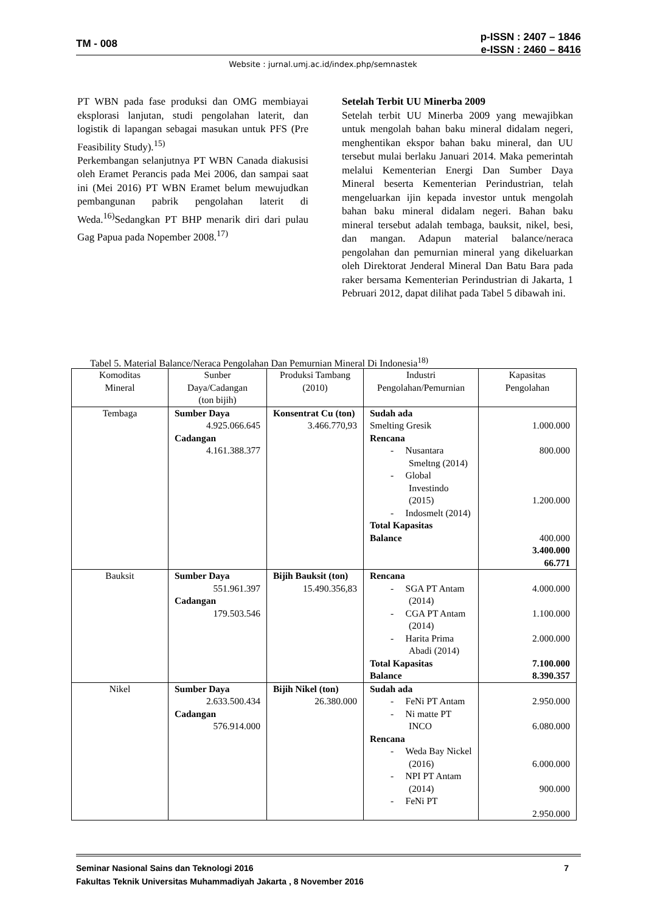TM - 008
p-ISSN : 2407 – 1846
e-ISSN : 2460 – 8416
Website : jurnal.umj.ac.id/index.php/semnastek
PT WBN pada fase produksi dan OMG membiayai eksplorasi lanjutan, studi pengolahan laterit, dan logistik di lapangan sebagai masukan untuk PFS (Pre Feasibility Study).<sup>15)</sup>
Perkembangan selanjutnya PT WBN Canada diakusisi oleh Eramet Perancis pada Mei 2006, dan sampai saat ini (Mei 2016) PT WBN Eramet belum mewujudkan pembangunan pabrik pengolahan laterit di Weda.<sup>16)</sup>Sedangkan PT BHP menarik diri dari pulau Gag Papua pada Nopember 2008.<sup>17)</sup>
Setelah Terbit UU Minerba 2009
Setelah terbit UU Minerba 2009 yang mewajibkan untuk mengolah bahan baku mineral didalam negeri, menghentikan ekspor bahan baku mineral, dan UU tersebut mulai berlaku Januari 2014. Maka pemerintah melalui Kementerian Energi Dan Sumber Daya Mineral beserta Kementerian Perindustrian, telah mengeluarkan ijin kepada investor untuk mengolah bahan baku mineral didalam negeri. Bahan baku mineral tersebut adalah tembaga, bauksit, nikel, besi, dan mangan. Adapun material balance/neraca pengolahan dan pemurnian mineral yang dikeluarkan oleh Direktorat Jenderal Mineral Dan Batu Bara pada raker bersama Kementerian Perindustrian di Jakarta, 1 Pebruari 2012, dapat dilihat pada Tabel 5 dibawah ini.
Tabel 5. Material Balance/Neraca Pengolahan Dan Pemurnian Mineral Di Indonesia<sup>18)</sup>
| Komoditas Mineral | Sunber Daya/Cadangan (ton bijih) | Produksi Tambang (2010) | Industri Pengolahan/Pemurnian | Kapasitas Pengolahan |
| --- | --- | --- | --- | --- |
| Tembaga | Sumber Daya 4.925.066.645 Cadangan 4.161.388.377 | Konsentrat Cu (ton) 3.466.770,93 | Sudah ada Smelting Gresik Rencana - Nusantara Smeltng (2014) - Global Investindo (2015) - Indosmelt (2014) Total Kapasitas Balance | 1.000.000 800.000 1.200.000 400.000 3.400.000 66.771 |
| Bauksit | Sumber Daya 551.961.397 Cadangan 179.503.546 | Bijih Bauksit (ton) 15.490.356,83 | Rencana - SGA PT Antam (2014) - CGA PT Antam (2014) - Harita Prima Abadi (2014) Total Kapasitas Balance | 4.000.000 1.100.000 2.000.000 7.100.000 8.390.357 |
| Nikel | Sumber Daya 2.633.500.434 Cadangan 576.914.000 | Bijih Nikel (ton) 26.380.000 | Sudah ada - FeNi PT Antam - Ni matte PT INCO Rencana - Weda Bay Nickel (2016) - NPI PT Antam (2014) - FeNi PT | 2.950.000 6.080.000 6.000.000 900.000 2.950.000 |
Seminar Nasional Sains dan Teknologi 2016 7
Fakultas Teknik Universitas Muhammadiyah Jakarta , 8 November 2016